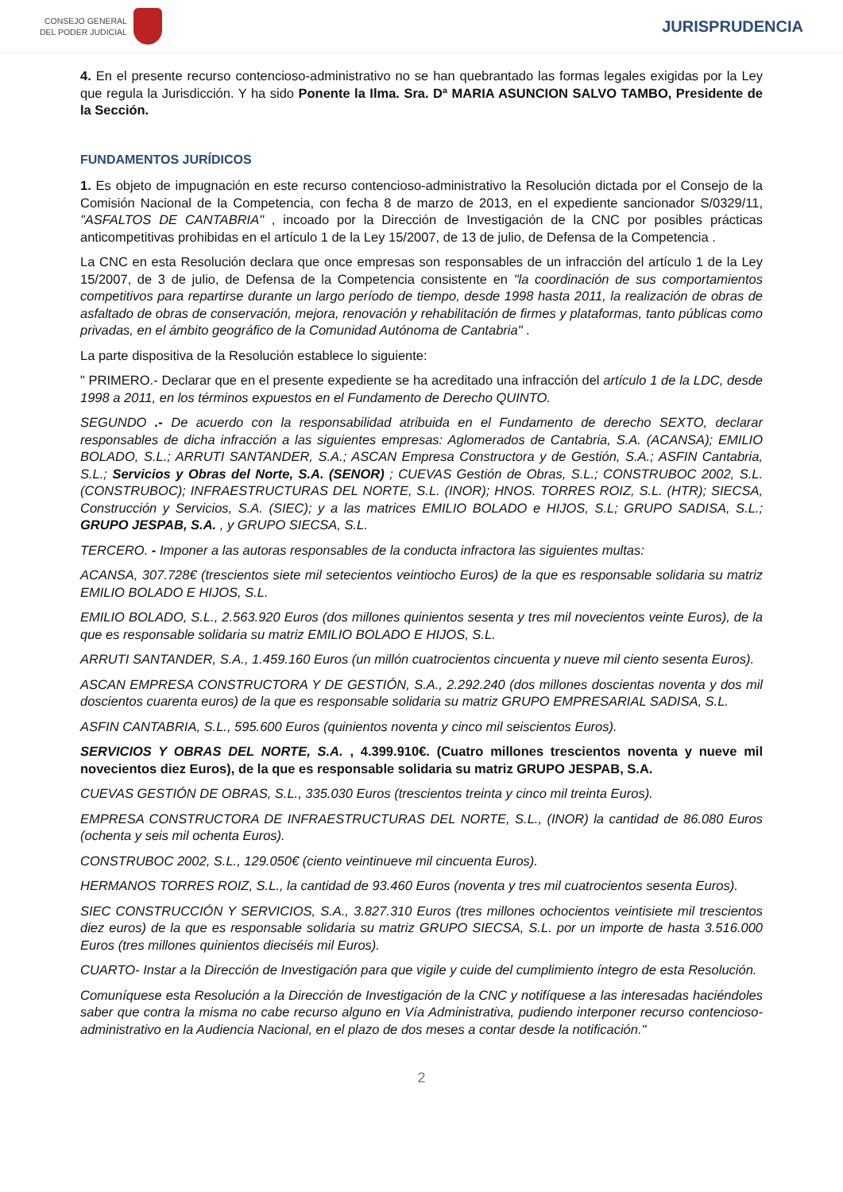CONSEJO GENERAL
DEL PODER JUDICIAL
JURISPRUDENCIA
4. En el presente recurso contencioso-administrativo no se han quebrantado las formas legales exigidas por la Ley que regula la Jurisdicción. Y ha sido Ponente la Ilma. Sra. Dª MARIA ASUNCION SALVO TAMBO, Presidente de la Sección.
FUNDAMENTOS JURÍDICOS
1. Es objeto de impugnación en este recurso contencioso-administrativo la Resolución dictada por el Consejo de la Comisión Nacional de la Competencia, con fecha 8 de marzo de 2013, en el expediente sancionador S/0329/11, "ASFALTOS DE CANTABRIA" , incoado por la Dirección de Investigación de la CNC por posibles prácticas anticompetitivas prohibidas en el artículo 1 de la Ley 15/2007, de 13 de julio, de Defensa de la Competencia .
La CNC en esta Resolución declara que once empresas son responsables de un infracción del artículo 1 de la Ley 15/2007, de 3 de julio, de Defensa de la Competencia consistente en "la coordinación de sus comportamientos competitivos para repartirse durante un largo período de tiempo, desde 1998 hasta 2011, la realización de obras de asfaltado de obras de conservación, mejora, renovación y rehabilitación de firmes y plataformas, tanto públicas como privadas, en el ámbito geográfico de la Comunidad Autónoma de Cantabria" .
La parte dispositiva de la Resolución establece lo siguiente:
" PRIMERO.- Declarar que en el presente expediente se ha acreditado una infracción del artículo 1 de la LDC, desde 1998 a 2011, en los términos expuestos en el Fundamento de Derecho QUINTO.
SEGUNDO .- De acuerdo con la responsabilidad atribuida en el Fundamento de derecho SEXTO, declarar responsables de dicha infracción a las siguientes empresas: Aglomerados de Cantabria, S.A. (ACANSA); EMILIO BOLADO, S.L.; ARRUTI SANTANDER, S.A.; ASCAN Empresa Constructora y de Gestión, S.A.; ASFIN Cantabria, S.L.; Servicios y Obras del Norte, S.A. (SENOR) ; CUEVAS Gestión de Obras, S.L.; CONSTRUBOC 2002, S.L. (CONSTRUBOC); INFRAESTRUCTURAS DEL NORTE, S.L. (INOR); HNOS. TORRES ROIZ, S.L. (HTR); SIECSA, Construcción y Servicios, S.A. (SIEC); y a las matrices EMILIO BOLADO e HIJOS, S.L; GRUPO SADISA, S.L.; GRUPO JESPAB, S.A. , y GRUPO SIECSA, S.L.
TERCERO. - Imponer a las autoras responsables de la conducta infractora las siguientes multas:
ACANSA, 307.728€ (trescientos siete mil setecientos veintiocho Euros) de la que es responsable solidaria su matriz EMILIO BOLADO E HIJOS, S.L.
EMILIO BOLADO, S.L., 2.563.920 Euros (dos millones quinientos sesenta y tres mil novecientos veinte Euros), de la que es responsable solidaria su matriz EMILIO BOLADO E HIJOS, S.L.
ARRUTI SANTANDER, S.A., 1.459.160 Euros (un millón cuatrocientos cincuenta y nueve mil ciento sesenta Euros).
ASCAN EMPRESA CONSTRUCTORA Y DE GESTIÓN, S.A., 2.292.240 (dos millones doscientas noventa y dos mil doscientos cuarenta euros) de la que es responsable solidaria su matriz GRUPO EMPRESARIAL SADISA, S.L.
ASFIN CANTABRIA, S.L., 595.600 Euros (quinientos noventa y cinco mil seiscientos Euros).
SERVICIOS Y OBRAS DEL NORTE, S.A. , 4.399.910€. (Cuatro millones trescientos noventa y nueve mil novecientos diez Euros), de la que es responsable solidaria su matriz GRUPO JESPAB, S.A.
CUEVAS GESTIÓN DE OBRAS, S.L., 335.030 Euros (trescientos treinta y cinco mil treinta Euros).
EMPRESA CONSTRUCTORA DE INFRAESTRUCTURAS DEL NORTE, S.L., (INOR) la cantidad de 86.080 Euros (ochenta y seis mil ochenta Euros).
CONSTRUBOC 2002, S.L., 129.050€ (ciento veintinueve mil cincuenta Euros).
HERMANOS TORRES ROIZ, S.L., la cantidad de 93.460 Euros (noventa y tres mil cuatrocientos sesenta Euros).
SIEC CONSTRUCCIÓN Y SERVICIOS, S.A., 3.827.310 Euros (tres millones ochocientos veintisiete mil trescientos diez euros) de la que es responsable solidaria su matriz GRUPO SIECSA, S.L. por un importe de hasta 3.516.000 Euros (tres millones quinientos dieciséis mil Euros).
CUARTO- Instar a la Dirección de Investigación para que vigile y cuide del cumplimiento íntegro de esta Resolución.
Comuníquese esta Resolución a la Dirección de Investigación de la CNC y notifíquese a las interesadas haciéndoles saber que contra la misma no cabe recurso alguno en Vía Administrativa, pudiendo interponer recurso contencioso-administrativo en la Audiencia Nacional, en el plazo de dos meses a contar desde la notificación."
2